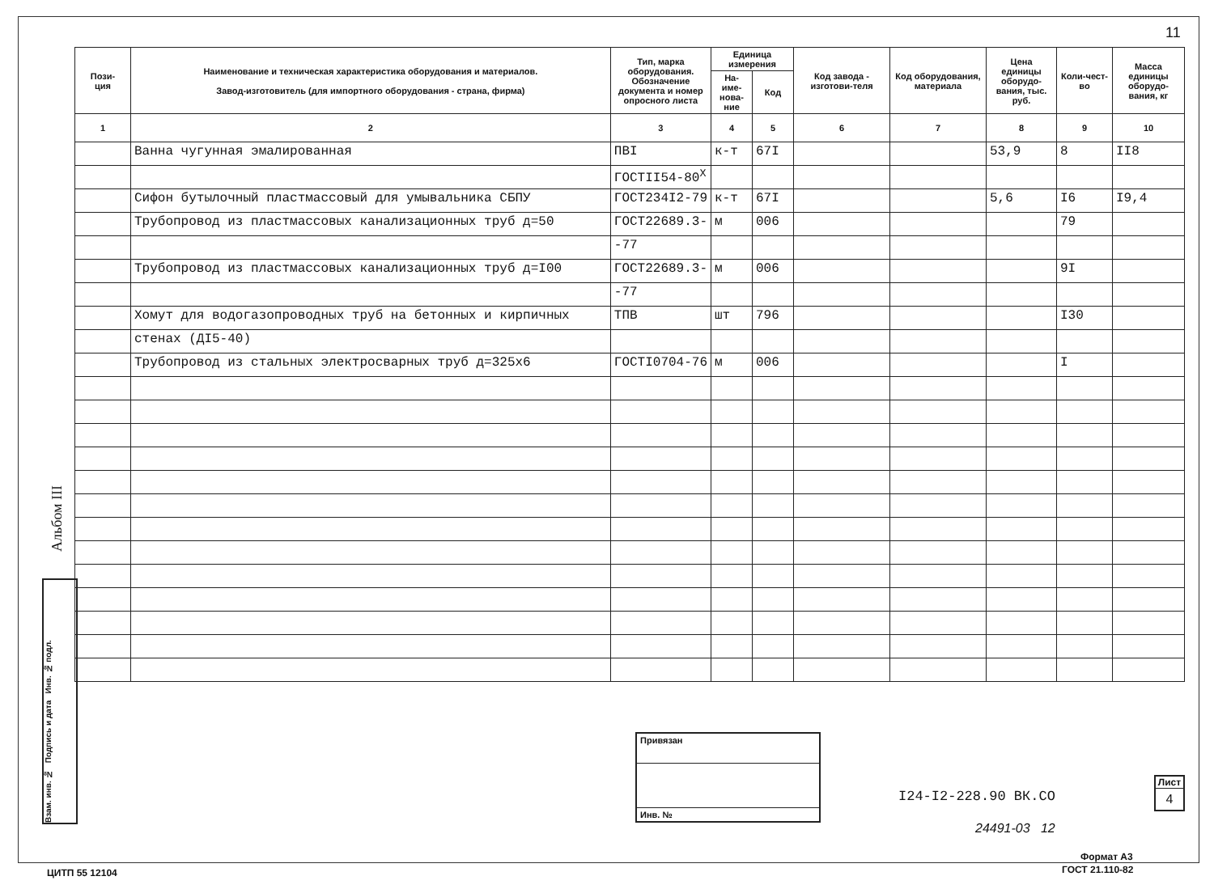11
Альбом III
Взам. инв. № Подпись и дата Инв. № подл.
| Пози- ция | Наименование и техническая характеристика оборудования и материалов. Завод-изготовитель (для импортного оборудования - страна, фирма) | Тип, марка оборудования. Обозначение документа и номер опросного листа | Единица измерения | | Код завода - изготови-теля | Код оборудования, материала | Цена единицы оборудо-вания, тыс. руб. | Коли-чест-во | Масса единицы оборудо-вания, кг |
| --- | --- | --- | --- | --- | --- | --- | --- | --- | --- |
| | | | На-име-нова-ние | Код | | | | | |
| 1 | 2 | 3 | 4 | 5 | 6 | 7 | 8 | 9 | 10 |
| | Ванна чугунная эмалированная | ПВI | к-т | 67I | | | 53,9 | 8 | II8 |
| | | ГОСТII54-80<sup>Х</sup> | | | | | | | |
| | Сифон бутылочный пластмассовый для умывальника СБПУ | ГОСТ234I2-79 | к-т | 67I | | | 5,6 | I6 | I9,4 |
| | Трубопровод из пластмассовых канализационных труб д=50 | ГОСТ22689.3- | м | 006 | | | | 79 | |
| | | -77 | | | | | | | |
| | Трубопровод из пластмассовых канализационных труб д=I00 | ГОСТ22689.3- | м | 006 | | | | 9I | |
| | | -77 | | | | | | | |
| | Хомут для водогазопроводных труб на бетонных и кирпичных | ТПВ | шт | 796 | | | | I30 | |
| | стенах (ДI5-40) | | | | | | | | |
| | Трубопровод из стальных электросварных труб д=325х6 | ГОСТI0704-76 | м | 006 | | | | I | |
Привязан
Инв. №
I24-I2-228.90 ВК.СО
Лист
4
24491-03 12
Формат А3
ГОСТ 21.110-82
ЦИТП 55 12104